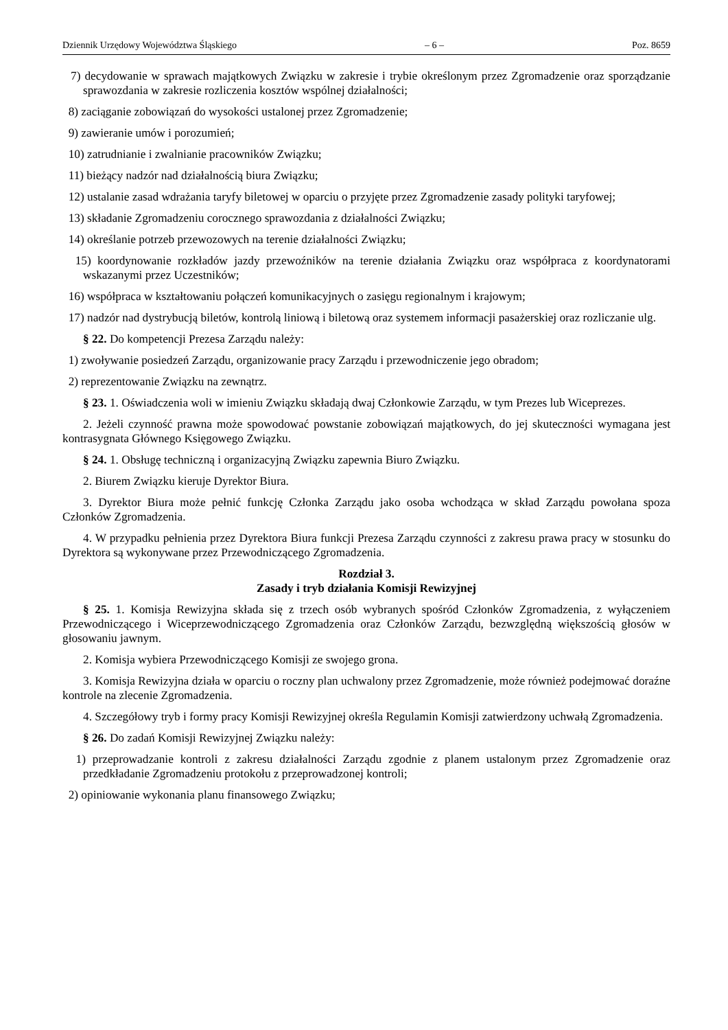Dziennik Urzędowy Województwa Śląskiego – 6 – Poz. 8659
7) decydowanie w sprawach majątkowych Związku w zakresie i trybie określonym przez Zgromadzenie oraz sporządzanie sprawozdania w zakresie rozliczenia kosztów wspólnej działalności;
8) zaciąganie zobowiązań do wysokości ustalonej przez Zgromadzenie;
9) zawieranie umów i porozumień;
10) zatrudnianie i zwalnianie pracowników Związku;
11) bieżący nadzór nad działalnością biura Związku;
12) ustalanie zasad wdrażania taryfy biletowej w oparciu o przyjęte przez Zgromadzenie zasady polityki taryfowej;
13) składanie Zgromadzeniu corocznego sprawozdania z działalności Związku;
14) określanie potrzeb przewozowych na terenie działalności Związku;
15) koordynowanie rozkładów jazdy przewoźników na terenie działania Związku oraz współpraca z koordynatorami wskazanymi przez Uczestników;
16) współpraca w kształtowaniu połączeń komunikacyjnych o zasięgu regionalnym i krajowym;
17) nadzór nad dystrybucją biletów, kontrolą liniową i biletową oraz systemem informacji pasażerskiej oraz rozliczanie ulg.
§ 22. Do kompetencji Prezesa Zarządu należy:
1) zwoływanie posiedzeń Zarządu, organizowanie pracy Zarządu i przewodniczenie jego obradom;
2) reprezentowanie Związku na zewnątrz.
§ 23. 1. Oświadczenia woli w imieniu Związku składają dwaj Członkowie Zarządu, w tym Prezes lub Wiceprezes.
2. Jeżeli czynność prawna może spowodować powstanie zobowiązań majątkowych, do jej skuteczności wymagana jest kontrasygnata Głównego Księgowego Związku.
§ 24. 1. Obsługę techniczną i organizacyjną Związku zapewnia Biuro Związku.
2. Biurem Związku kieruje Dyrektor Biura.
3. Dyrektor Biura może pełnić funkcję Członka Zarządu jako osoba wchodząca w skład Zarządu powołana spoza Członków Zgromadzenia.
4. W przypadku pełnienia przez Dyrektora Biura funkcji Prezesa Zarządu czynności z zakresu prawa pracy w stosunku do Dyrektora są wykonywane przez Przewodniczącego Zgromadzenia.
Rozdział 3.
Zasady i tryb działania Komisji Rewizyjnej
§ 25. 1. Komisja Rewizyjna składa się z trzech osób wybranych spośród Członków Zgromadzenia, z wyłączeniem Przewodniczącego i Wiceprzewodniczącego Zgromadzenia oraz Członków Zarządu, bezwzględną większością głosów w głosowaniu jawnym.
2. Komisja wybiera Przewodniczącego Komisji ze swojego grona.
3. Komisja Rewizyjna działa w oparciu o roczny plan uchwalony przez Zgromadzenie, może również podejmować doraźne kontrole na zlecenie Zgromadzenia.
4. Szczegółowy tryb i formy pracy Komisji Rewizyjnej określa Regulamin Komisji zatwierdzony uchwałą Zgromadzenia.
§ 26. Do zadań Komisji Rewizyjnej Związku należy:
1) przeprowadzanie kontroli z zakresu działalności Zarządu zgodnie z planem ustalonym przez Zgromadzenie oraz przedkładanie Zgromadzeniu protokołu z przeprowadzonej kontroli;
2) opiniowanie wykonania planu finansowego Związku;